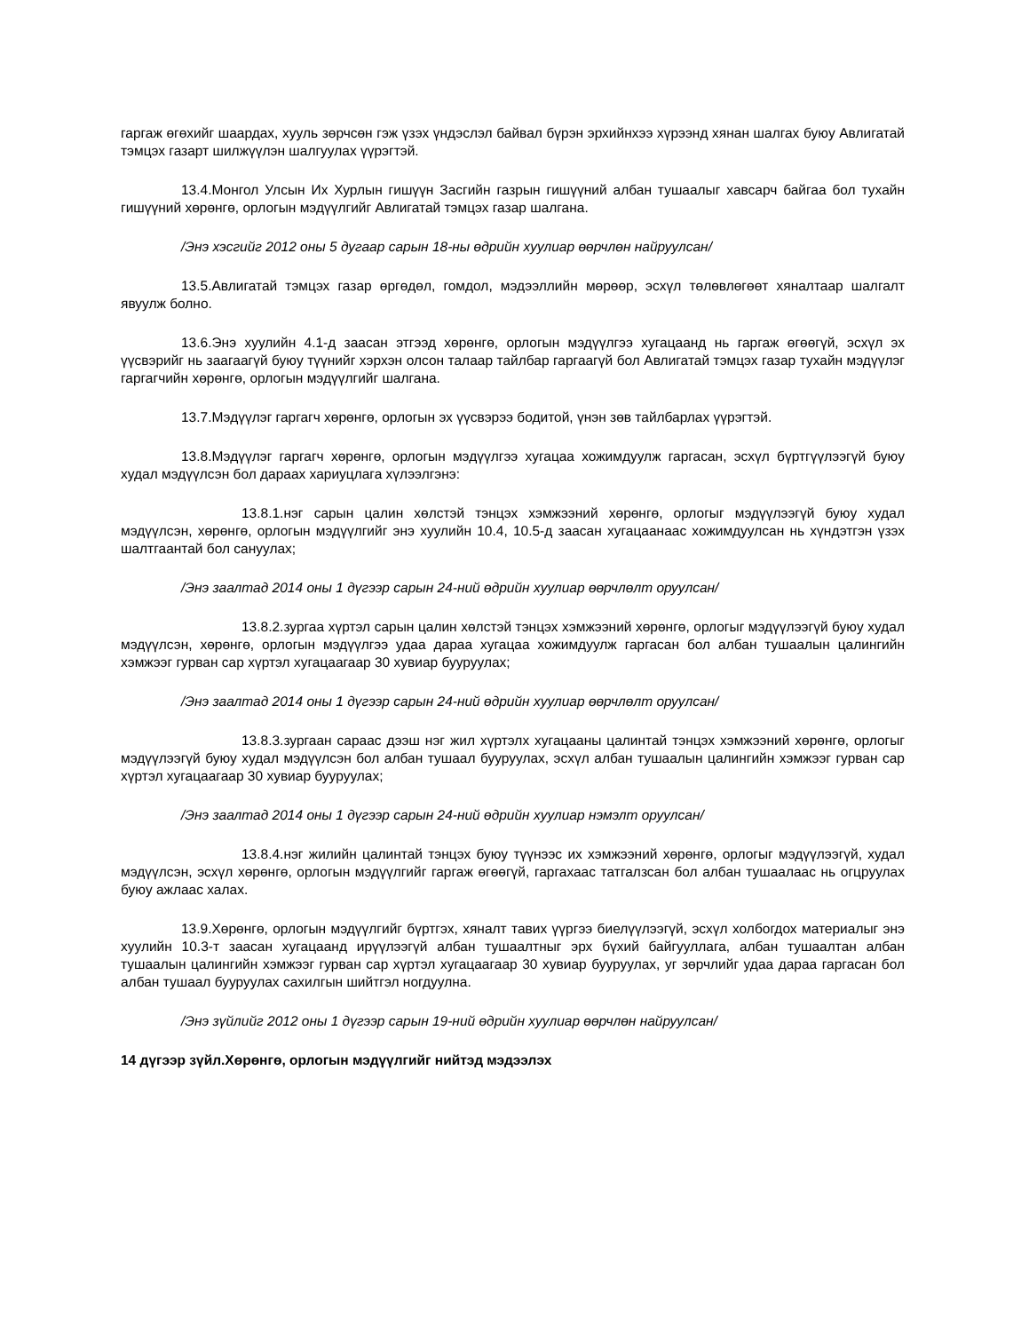гаргаж өгөхийг шаардах, хууль зөрчсөн гэж үзэх үндэслэл байвал бүрэн эрхийнхээ хүрээнд хянан шалгах буюу Авлигатай тэмцэх газарт шилжүүлэн шалгуулах үүрэгтэй.
13.4.Монгол Улсын Их Хурлын гишүүн Засгийн газрын гишүүний албан тушаалыг хавсарч байгаа бол тухайн гишүүний хөрөнгө, орлогын мэдүүлгийг Авлигатай тэмцэх газар шалгана.
/Энэ хэсгийг 2012 оны 5 дугаар сарын 18-ны өдрийн хуулиар өөрчлөн найруулсан/
13.5.Авлигатай тэмцэх газар өргөдөл, гомдол, мэдээллийн мөрөөр, эсхүл төлөвлөгөөт хяналтаар шалгалт явуулж болно.
13.6.Энэ хуулийн 4.1-д заасан этгээд хөрөнгө, орлогын мэдүүлгээ хугацаанд нь гаргаж өгөөгүй, эсхүл эх үүсвэрийг нь заагаагүй буюу түүнийг хэрхэн олсон талаар тайлбар гаргаагүй бол Авлигатай тэмцэх газар тухайн мэдүүлэг гаргагчийн хөрөнгө, орлогын мэдүүлгийг шалгана.
13.7.Мэдүүлэг гаргагч хөрөнгө, орлогын эх үүсвэрээ бодитой, үнэн зөв тайлбарлах үүрэгтэй.
13.8.Мэдүүлэг гаргагч хөрөнгө, орлогын мэдүүлгээ хугацаа хожимдуулж гаргасан, эсхүл бүртгүүлээгүй буюу худал мэдүүлсэн бол дараах хариуцлага хүлээлгэнэ:
13.8.1.нэг сарын цалин хөлстэй тэнцэх хэмжээний хөрөнгө, орлогыг мэдүүлээгүй буюу худал мэдүүлсэн, хөрөнгө, орлогын мэдүүлгийг энэ хуулийн 10.4, 10.5-д заасан хугацаанаас хожимдуулсан нь хүндэтгэн үзэх шалтгаантай бол сануулах;
/Энэ заалтад 2014 оны 1 дүгээр сарын 24-ний өдрийн хуулиар өөрчлөлт оруулсан/
13.8.2.зургаа хүртэл сарын цалин хөлстэй тэнцэх хэмжээний хөрөнгө, орлогыг мэдүүлээгүй буюу худал мэдүүлсэн, хөрөнгө, орлогын мэдүүлгээ удаа дараа хугацаа хожимдуулж гаргасан бол албан тушаалын цалингийн хэмжээг гурван сар хүртэл хугацаагаар 30 хувиар бууруулах;
/Энэ заалтад 2014 оны 1 дүгээр сарын 24-ний өдрийн хуулиар өөрчлөлт оруулсан/
13.8.3.зургаан сараас дээш нэг жил хүртэлх хугацааны цалинтай тэнцэх хэмжээний хөрөнгө, орлогыг мэдүүлээгүй буюу худал мэдүүлсэн бол албан тушаал бууруулах, эсхүл албан тушаалын цалингийн хэмжээг гурван сар хүртэл хугацаагаар 30 хувиар бууруулах;
/Энэ заалтад 2014 оны 1 дүгээр сарын 24-ний өдрийн хуулиар нэмэлт оруулсан/
13.8.4.нэг жилийн цалинтай тэнцэх буюу түүнээс их хэмжээний хөрөнгө, орлогыг мэдүүлээгүй, худал мэдүүлсэн, эсхүл хөрөнгө, орлогын мэдүүлгийг гаргаж өгөөгүй, гаргахаас татгалзсан бол албан тушаалаас нь огцруулах буюу ажлаас халах.
13.9.Хөрөнгө, орлогын мэдүүлгийг бүртгэх, хяналт тавих үүргээ биелүүлээгүй, эсхүл холбогдох материалыг энэ хуулийн 10.3-т заасан хугацаанд ирүүлээгүй албан тушаалтныг эрх бүхий байгууллага, албан тушаалтан албан тушаалын цалингийн хэмжээг гурван сар хүртэл хугацаагаар 30 хувиар бууруулах, уг зөрчлийг удаа дараа гаргасан бол албан тушаал бууруулах сахилгын шийтгэл ногдуулна.
/Энэ зүйлийг 2012 оны 1 дүгээр сарын 19-ний өдрийн хуулиар өөрчлөн найруулсан/
14 дүгээр зүйл.Хөрөнгө, орлогын мэдүүлгийг нийтэд мэдээлэх